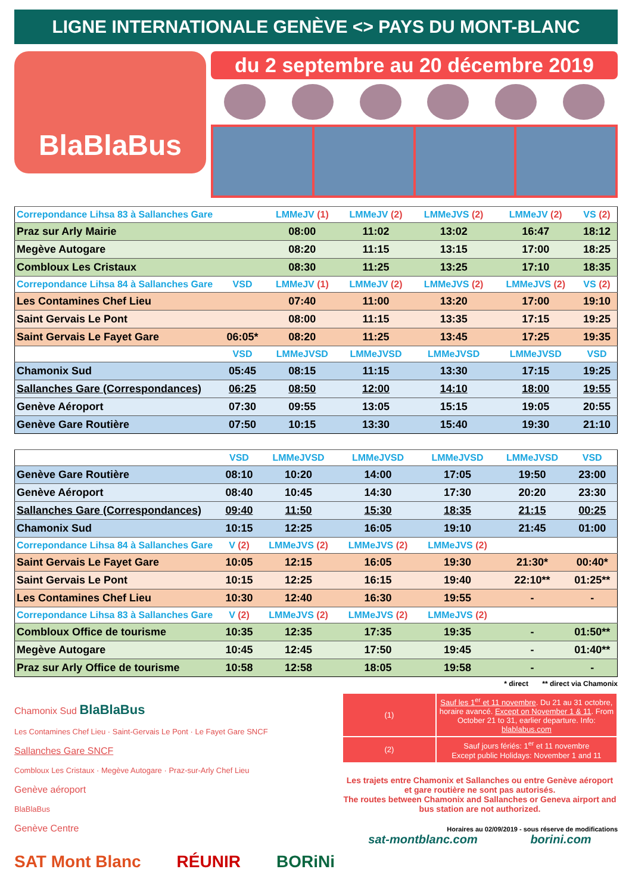LIGNE INTERNATIONALE GENÈVE <> PAYS DU MONT-BLANC
BlaBlaBus
du 2 septembre au 20 décembre 2019
| Correpondance Lihsa 83 à Sallanches Gare | | LMMeJV (1) | LMMeJV (2) | LMMeJVS (2) | LMMeJV (2) | VS (2) |
| Praz sur Arly Mairie | | 08:00 | 11:02 | 13:02 | 16:47 | 18:12 |
| Megève Autogare | | 08:20 | 11:15 | 13:15 | 17:00 | 18:25 |
| Combloux Les Cristaux | | 08:30 | 11:25 | 13:25 | 17:10 | 18:35 |
| Correpondance Lihsa 84 à Sallanches Gare | VSD | LMMeJV (1) | LMMeJV (2) | LMMeJVS (2) | LMMeJVS (2) | VS (2) |
| Les Contamines Chef Lieu | | 07:40 | 11:00 | 13:20 | 17:00 | 19:10 |
| Saint Gervais Le Pont | | 08:00 | 11:15 | 13:35 | 17:15 | 19:25 |
| Saint Gervais Le Fayet Gare | 06:05* | 08:20 | 11:25 | 13:45 | 17:25 | 19:35 |
| | VSD | LMMeJVSD | LMMeJVSD | LMMeJVSD | LMMeJVSD | VSD |
| Chamonix Sud | 05:45 | 08:15 | 11:15 | 13:30 | 17:15 | 19:25 |
| Sallanches Gare (Correspondances) | 06:25 | 08:50 | 12:00 | 14:10 | 18:00 | 19:55 |
| Genève Aéroport | 07:30 | 09:55 | 13:05 | 15:15 | 19:05 | 20:55 |
| Genève Gare Routière | 07:50 | 10:15 | 13:30 | 15:40 | 19:30 | 21:10 |
| | VSD | LMMeJVSD | LMMeJVSD | LMMeJVSD | LMMeJVSD | VSD |
| Genève Gare Routière | 08:10 | 10:20 | 14:00 | 17:05 | 19:50 | 23:00 |
| Genève Aéroport | 08:40 | 10:45 | 14:30 | 17:30 | 20:20 | 23:30 |
| Sallanches Gare (Correspondances) | 09:40 | 11:50 | 15:30 | 18:35 | 21:15 | 00:25 |
| Chamonix Sud | 10:15 | 12:25 | 16:05 | 19:10 | 21:45 | 01:00 |
| Correpondance Lihsa 84 à Sallanches Gare | V (2) | LMMeJVS (2) | LMMeJVS (2) | LMMeJVS (2) | | |
| Saint Gervais Le Fayet Gare | 10:05 | 12:15 | 16:05 | 19:30 | 21:30* | 00:40* |
| Saint Gervais Le Pont | 10:15 | 12:25 | 16:15 | 19:40 | 22:10** | 01:25** |
| Les Contamines Chef Lieu | 10:30 | 12:40 | 16:30 | 19:55 | - | - |
| Correpondance Lihsa 83 à Sallanches Gare | V (2) | LMMeJVS (2) | LMMeJVS (2) | LMMeJVS (2) | | |
| Combloux Office de tourisme | 10:35 | 12:35 | 17:35 | 19:35 | - | 01:50** |
| Megève Autogare | 10:45 | 12:45 | 17:50 | 19:45 | - | 01:40** |
| Praz sur Arly Office de tourisme | 10:58 | 12:58 | 18:05 | 19:58 | - | - |
* direct ** direct via Chamonix
Chamonix Sud BlaBlaBus
Les Contamines Chef Lieu · Saint-Gervais Le Pont · Le Fayet Gare SNCF
Sallanches Gare SNCF
Combloux Les Cristaux · Megève Autogare · Praz-sur-Arly Chef Lieu
Genève aéroport
BlaBlaBus
Genève Centre
| (1) | Sauf les 1<sup>er</sup> et 11 novembre . Du 21 au 31 octobre, horaire avancé. Except on November 1 & 11 . From October 21 to 31, earlier departure. Info: blablabus.com |
| (2) | Sauf jours fériés: 1<sup>er</sup> et 11 novembre Except public Holidays: November 1 and 11 |
Les trajets entre Chamonix et Sallanches ou entre Genève aéroport et gare routière ne sont pas autorisés.
The routes between Chamonix and Sallanches or Geneva airport and bus station are not authorized.
Horaires au 02/09/2019 - sous réserve de modifications
sat-montblanc.com borini.com
SAT Mont Blanc RÉUNIR BORiNi